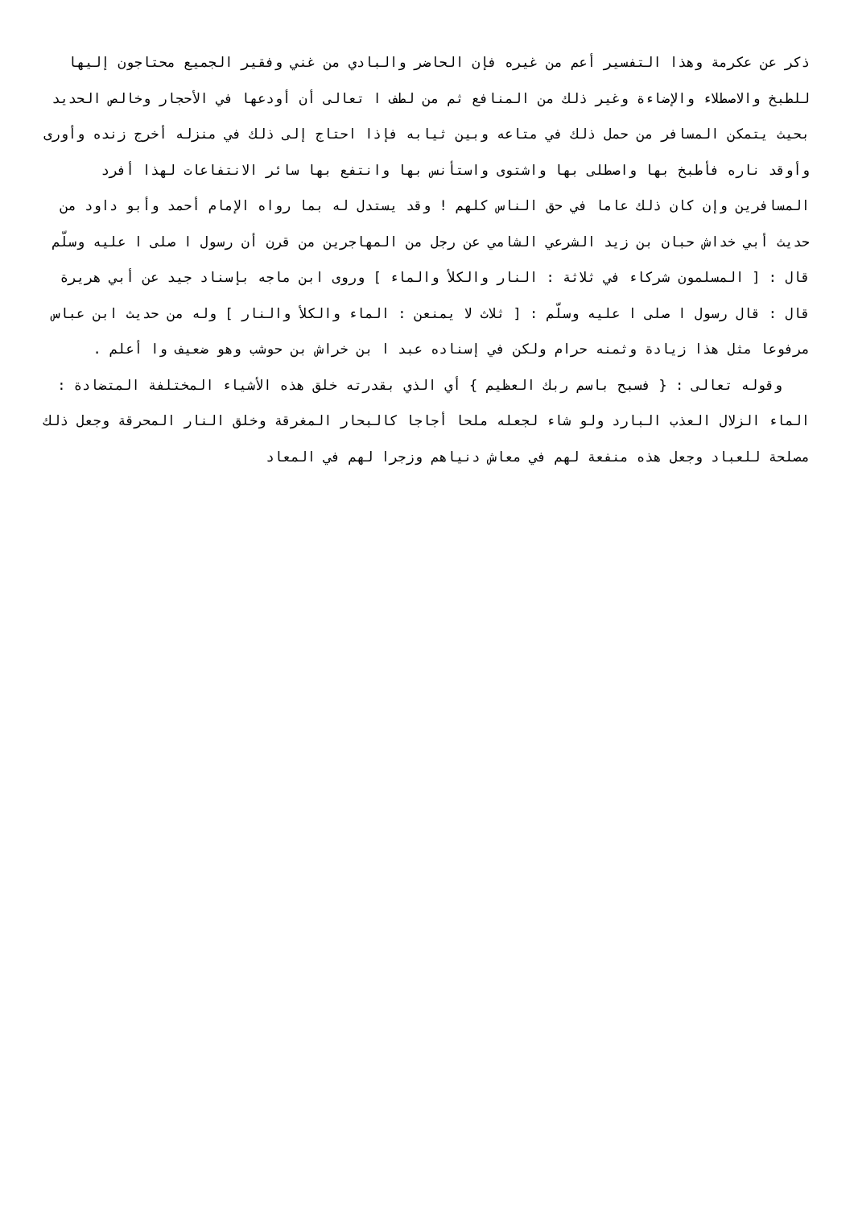ذكر عن عكرمة وهذا التفسير أعم من غيره فإن الحاضر والبادي من غني وفقير الجميع محتاجون إليها للطبخ والاصطلاء والإضاءة وغير ذلك من المنافع ثم من لطف ا تعالى أن أودعها في الأحجار وخالص الحديد بحيث يتمكن المسافر من حمل ذلك في متاعه وبين ثيابه فإذا احتاج إلى ذلك في منزله أخرج زنده وأورى وأوقد ناره فأطبخ بها واصطلى بها واشتوى واستأنس بها وانتفع بها سائر الانتفاعات لهذا أفرد المسافرين وإن كان ذلك عاما في حق الناس كلهم ! وقد يستدل له بما رواه الإمام أحمد وأبو داود من حديث أبي خداش حبان بن زيد الشرعي الشامي عن رجل من المهاجرين من قرن أن رسول ا صلى ا عليه وسلّم قال : [ المسلمون شركاء في ثلاثة : النار والكلأ والماء ] وروى ابن ماجه بإسناد جيد عن أبي هريرة قال : قال رسول ا صلى ا عليه وسلّم : [ ثلاث لا يمنعن : الماء والكلأ والنار ] وله من حديث ابن عباس مرفوعا مثل هذا زيادة وثمنه حرام ولكن في إسناده عبد ا بن خراش بن حوشب وهو ضعيف وا أعلم .
وقوله تعالى : { فسبح باسم ربك العظيم } أي الذي بقدرته خلق هذه الأشياء المختلفة المتضادة : الماء الزلال العذب البارد ولو شاء لجعله ملحا أجاجا كالبحار المغرقة وخلق النار المحرقة وجعل ذلك مصلحة للعباد وجعل هذه منفعة لهم في معاش دنياهم وزجرا لهم في المعاد